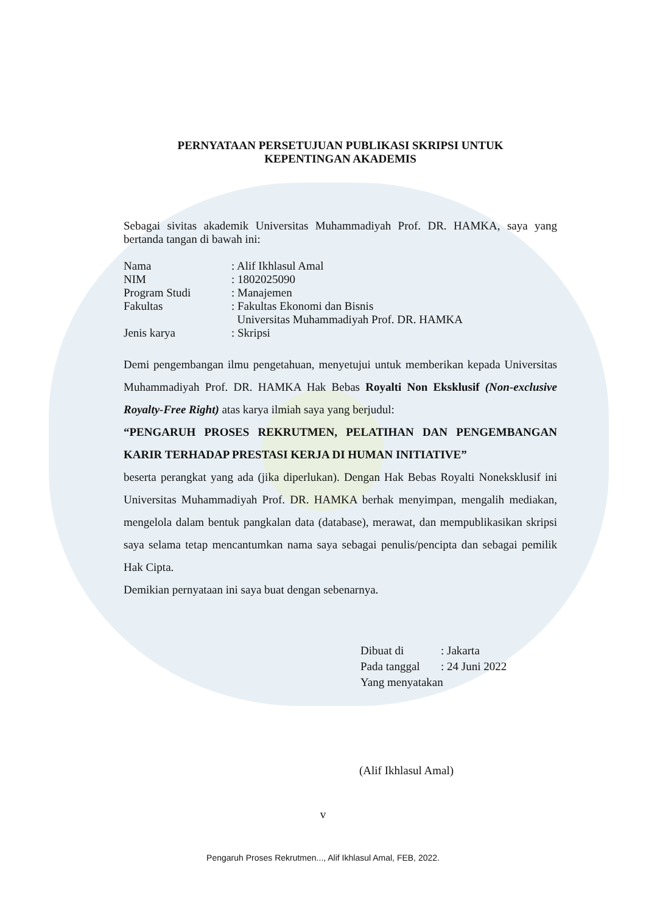PERNYATAAN PERSETUJUAN PUBLIKASI SKRIPSI UNTUK
KEPENTINGAN AKADEMIS
Sebagai sivitas akademik Universitas Muhammadiyah Prof. DR. HAMKA, saya yang bertanda tangan di bawah ini:
| Nama | : Alif Ikhlasul Amal |
| NIM | : 1802025090 |
| Program Studi | : Manajemen |
| Fakultas | : Fakultas Ekonomi dan Bisnis Universitas Muhammadiyah Prof. DR. HAMKA |
| Jenis karya | : Skripsi |
Demi pengembangan ilmu pengetahuan, menyetujui untuk memberikan kepada Universitas Muhammadiyah Prof. DR. HAMKA Hak Bebas Royalti Non Eksklusif (Non-exclusive Royalty-Free Right) atas karya ilmiah saya yang berjudul:
“PENGARUH PROSES REKRUTMEN, PELATIHAN DAN PENGEMBANGAN KARIR TERHADAP PRESTASI KERJA DI HUMAN INITIATIVE”
beserta perangkat yang ada (jika diperlukan). Dengan Hak Bebas Royalti Noneksklusif ini Universitas Muhammadiyah Prof. DR. HAMKA berhak menyimpan, mengalih mediakan, mengelola dalam bentuk pangkalan data (database), merawat, dan mempublikasikan skripsi saya selama tetap mencantumkan nama saya sebagai penulis/pencipta dan sebagai pemilik Hak Cipta.
Demikian pernyataan ini saya buat dengan sebenarnya.
| Dibuat di | : Jakarta |
| Pada tanggal | : 24 Juni 2022 |
| Yang menyatakan | |
(Alif Ikhlasul Amal)
v
Pengaruh Proses Rekrutmen..., Alif Ikhlasul Amal, FEB, 2022.